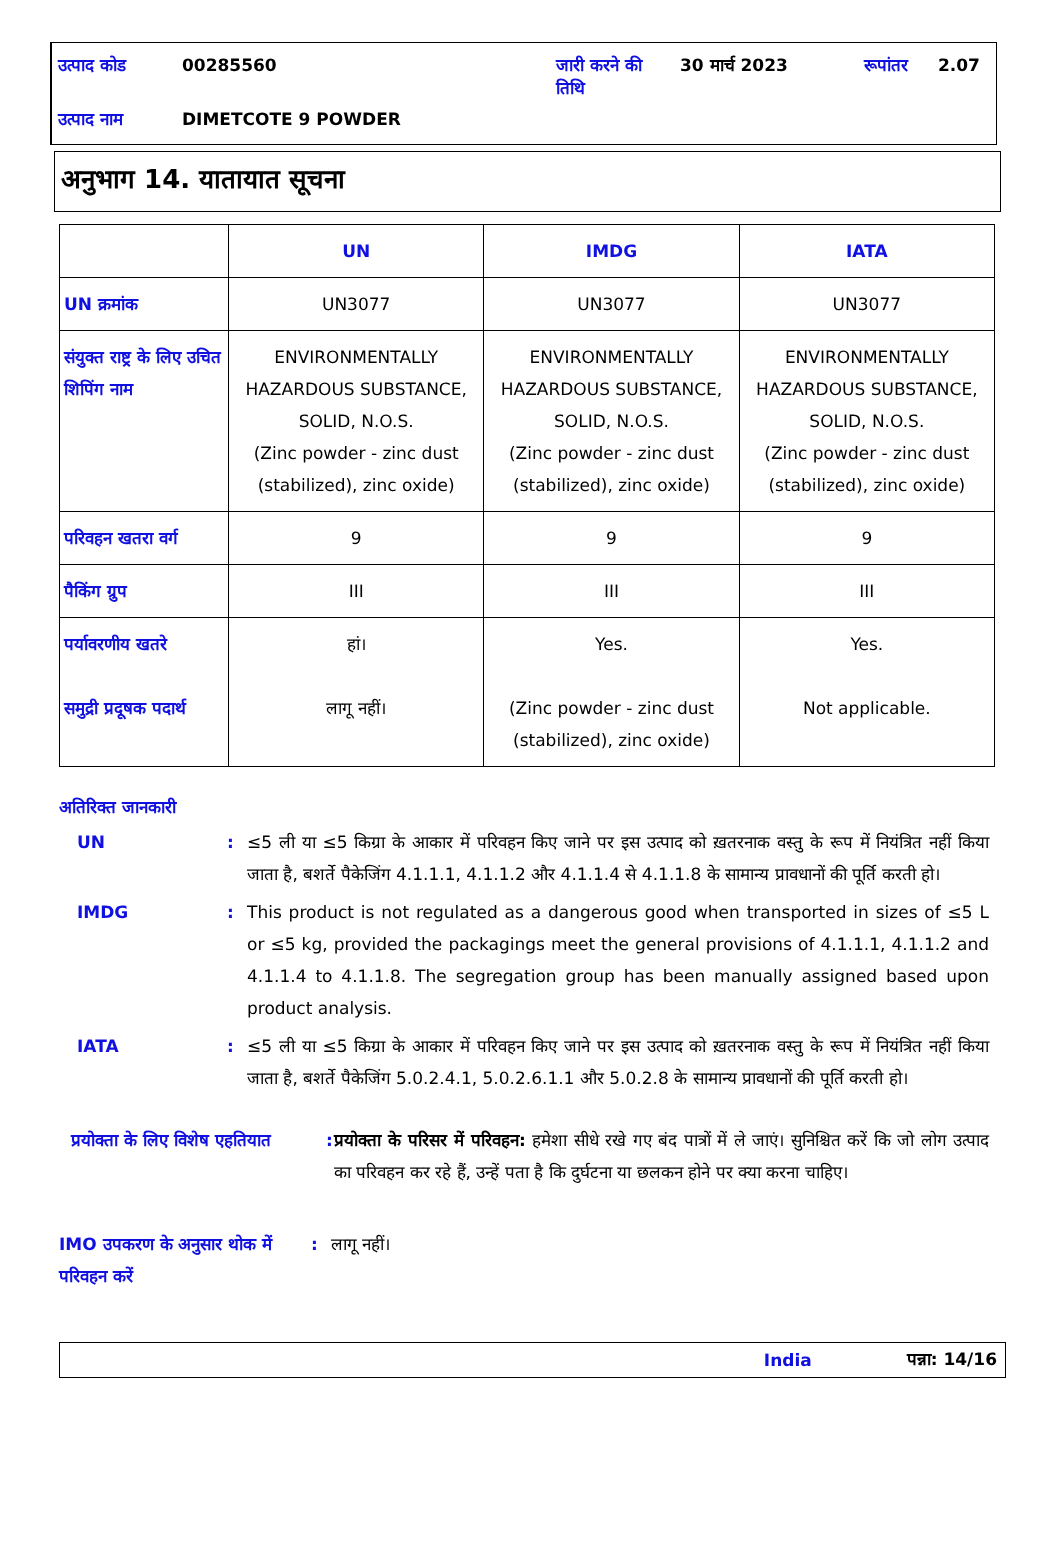| उत्पाद कोड | 00285560 | जारी करने की तिथि | 30 मार्च 2023 | रूपांतर | 2.07 |
| उत्पाद नाम | DIMETCOTE 9 POWDER | | | | |
अनुभाग 14. यातायात सूचना
| | UN | IMDG | IATA |
| --- | --- | --- | --- |
| UN क्रमांक | UN3077 | UN3077 | UN3077 |
| संयुक्त राष्ट्र के लिए उचित शिपिंग नाम | ENVIRONMENTALLY HAZARDOUS SUBSTANCE, SOLID, N.O.S. (Zinc powder - zinc dust (stabilized), zinc oxide) | ENVIRONMENTALLY HAZARDOUS SUBSTANCE, SOLID, N.O.S. (Zinc powder - zinc dust (stabilized), zinc oxide) | ENVIRONMENTALLY HAZARDOUS SUBSTANCE, SOLID, N.O.S. (Zinc powder - zinc dust (stabilized), zinc oxide) |
| परिवहन खतरा वर्ग | 9 | 9 | 9 |
| पैकिंग ग्रुप | III | III | III |
| पर्यावरणीय खतरे समुद्री प्रदूषक पदार्थ | हां। लागू नहीं। | Yes. (Zinc powder - zinc dust (stabilized), zinc oxide) | Yes. Not applicable. |
अतिरिक्त जानकारी
UN : ≤5 ली या ≤5 किग्रा के आकार में परिवहन किए जाने पर इस उत्पाद को ख़तरनाक वस्तु के रूप में नियंत्रित नहीं किया जाता है, बशर्ते पैकेजिंग 4.1.1.1, 4.1.1.2 और 4.1.1.4 से 4.1.1.8 के सामान्य प्रावधानों की पूर्ति करती हो।
IMDG : This product is not regulated as a dangerous good when transported in sizes of ≤5 L or ≤5 kg, provided the packagings meet the general provisions of 4.1.1.1, 4.1.1.2 and 4.1.1.4 to 4.1.1.8. The segregation group has been manually assigned based upon product analysis.
IATA : ≤5 ली या ≤5 किग्रा के आकार में परिवहन किए जाने पर इस उत्पाद को ख़तरनाक वस्तु के रूप में नियंत्रित नहीं किया जाता है, बशर्ते पैकेजिंग 5.0.2.4.1, 5.0.2.6.1.1 और 5.0.2.8 के सामान्य प्रावधानों की पूर्ति करती हो।
प्रयोक्ता के लिए विशेष एहतियात
:
प्रयोक्ता के परिसर में परिवहन: हमेशा सीधे रखे गए बंद पात्रों में ले जाएं। सुनिश्चित करें कि जो लोग उत्पाद का परिवहन कर रहे हैं, उन्हें पता है कि दुर्घटना या छलकन होने पर क्या करना चाहिए।
IMO उपकरण के अनुसार थोक में परिवहन करें
: लागू नहीं।
India पन्ना: 14/16